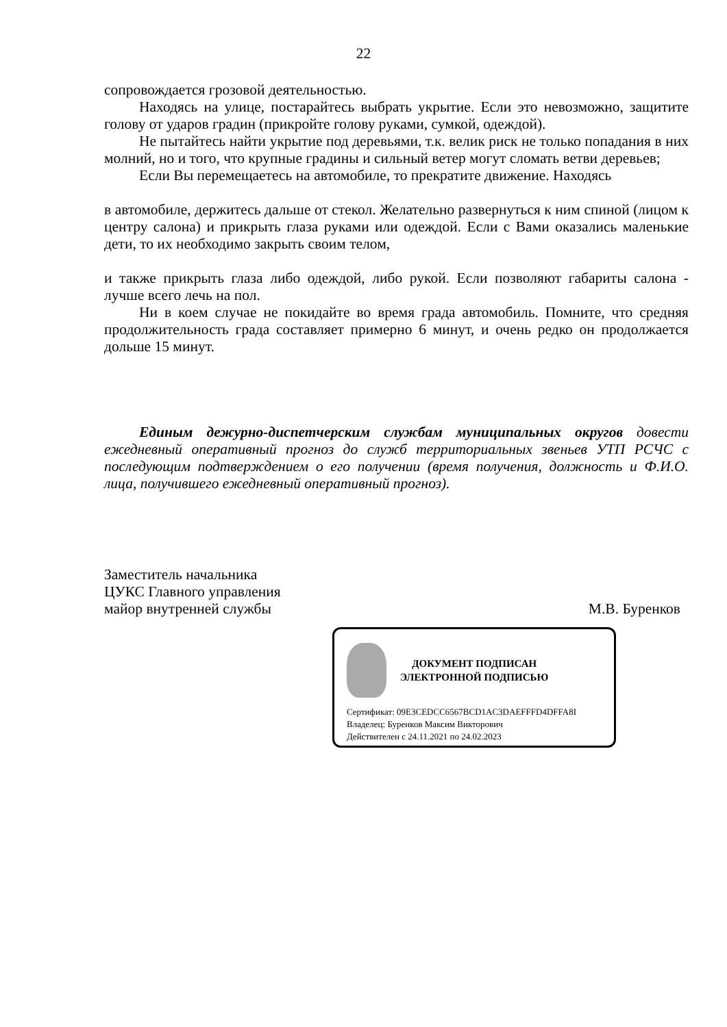22
сопровождается грозовой деятельностью.
Находясь на улице, постарайтесь выбрать укрытие. Если это невозможно, защитите голову от ударов градин (прикройте голову руками, сумкой, одеждой).
Не пытайтесь найти укрытие под деревьями, т.к. велик риск не только попадания в них молний, но и того, что крупные градины и сильный ветер могут сломать ветви деревьев;
Если Вы перемещаетесь на автомобиле, то прекратите движение. Находясь
в автомобиле, держитесь дальше от стекол. Желательно развернуться к ним спиной (лицом к центру салона) и прикрыть глаза руками или одеждой. Если с Вами оказались маленькие дети, то их необходимо закрыть своим телом,
и также прикрыть глаза либо одеждой, либо рукой. Если позволяют габариты салона - лучше всего лечь на пол.
Ни в коем случае не покидайте во время града автомобиль. Помните, что средняя продолжительность града составляет примерно 6 минут, и очень редко он продолжается дольше 15 минут.
Единым дежурно-диспетчерским службам муниципальных округов довести ежедневный оперативный прогноз до служб территориальных звеньев УТП РСЧС с последующим подтверждением о его получении (время получения, должность и Ф.И.О. лица, получившего ежедневный оперативный прогноз).
Заместитель начальника
ЦУКС Главного управления
майор внутренней службы М.В. Буренков
ДОКУМЕНТ ПОДПИСАН
ЭЛЕКТРОННОЙ ПОДПИСЬЮ
Сертификат: 09E3CEDCC6567BCD1AC3DAEFFFD4DFFA8I
Владелец: Буренков Максим Викторович
Действителен с 24.11.2021 по 24.02.2023